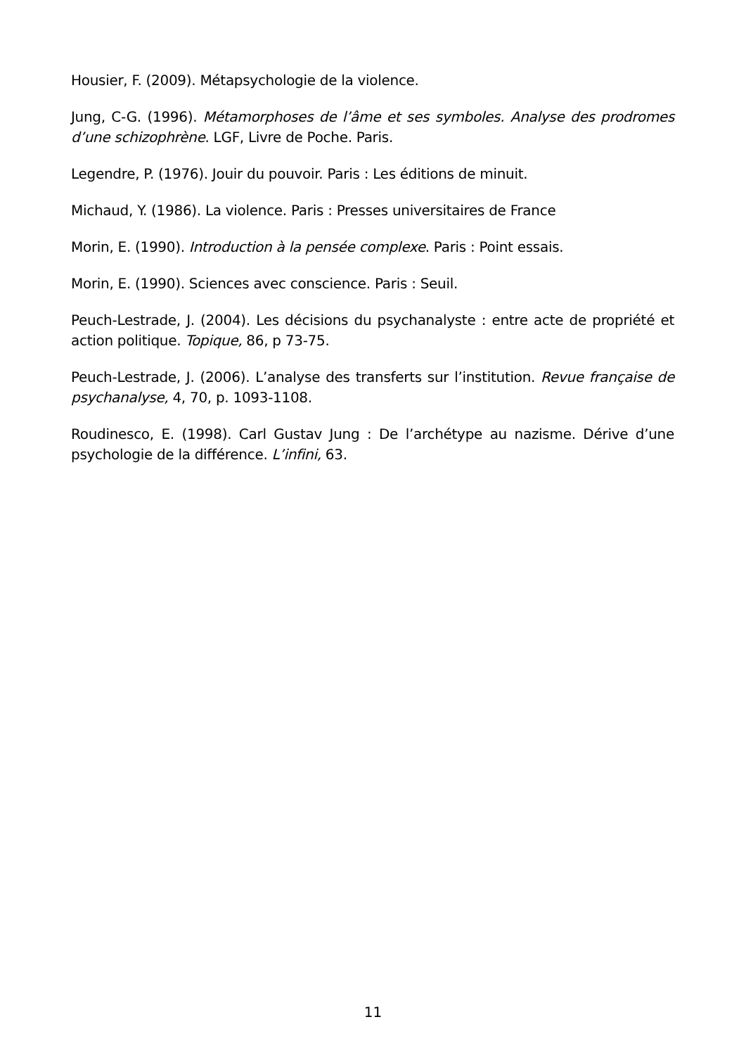Housier, F. (2009). Métapsychologie de la violence.
Jung, C-G. (1996). Métamorphoses de l’âme et ses symboles. Analyse des prodromes d’une schizophrène. LGF, Livre de Poche. Paris.
Legendre, P. (1976). Jouir du pouvoir. Paris : Les éditions de minuit.
Michaud, Y. (1986). La violence. Paris : Presses universitaires de France
Morin, E. (1990). Introduction à la pensée complexe. Paris : Point essais.
Morin, E. (1990). Sciences avec conscience. Paris : Seuil.
Peuch-Lestrade, J. (2004). Les décisions du psychanalyste : entre acte de propriété et action politique. Topique, 86, p 73-75.
Peuch-Lestrade, J. (2006). L’analyse des transferts sur l’institution. Revue française de psychanalyse, 4, 70, p. 1093-1108.
Roudinesco, E. (1998). Carl Gustav Jung : De l’archétype au nazisme. Dérive d’une psychologie de la différence. L’infini, 63.
11